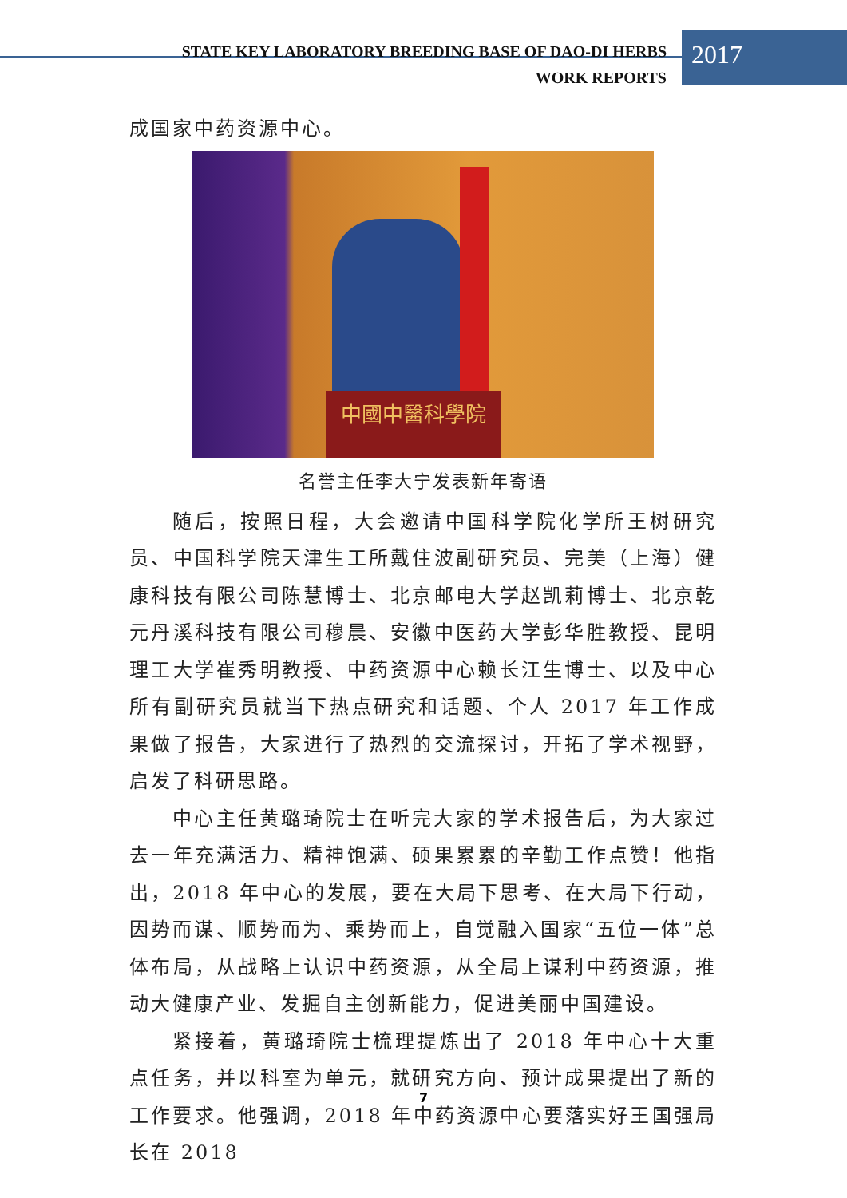STATE KEY LABORATORY BREEDING BASE OF DAO-DI HERBS
WORK REPORTS
2017
成国家中药资源中心。
中國中醫科學院
名誉主任李大宁发表新年寄语
随后，按照日程，大会邀请中国科学院化学所王树研究员、中国科学院天津生工所戴住波副研究员、完美（上海）健康科技有限公司陈慧博士、北京邮电大学赵凯莉博士、北京乾元丹溪科技有限公司穆晨、安徽中医药大学彭华胜教授、昆明理工大学崔秀明教授、中药资源中心赖长江生博士、以及中心所有副研究员就当下热点研究和话题、个人 2017 年工作成果做了报告，大家进行了热烈的交流探讨，开拓了学术视野，启发了科研思路。
中心主任黄璐琦院士在听完大家的学术报告后，为大家过去一年充满活力、精神饱满、硕果累累的辛勤工作点赞！他指出，2018 年中心的发展，要在大局下思考、在大局下行动，因势而谋、顺势而为、乘势而上，自觉融入国家“五位一体”总体布局，从战略上认识中药资源，从全局上谋利中药资源，推动大健康产业、发掘自主创新能力，促进美丽中国建设。
紧接着，黄璐琦院士梳理提炼出了 2018 年中心十大重点任务，并以科室为单元，就研究方向、预计成果提出了新的工作要求。他强调，2018 年中药资源中心要落实好王国强局长在 2018
7